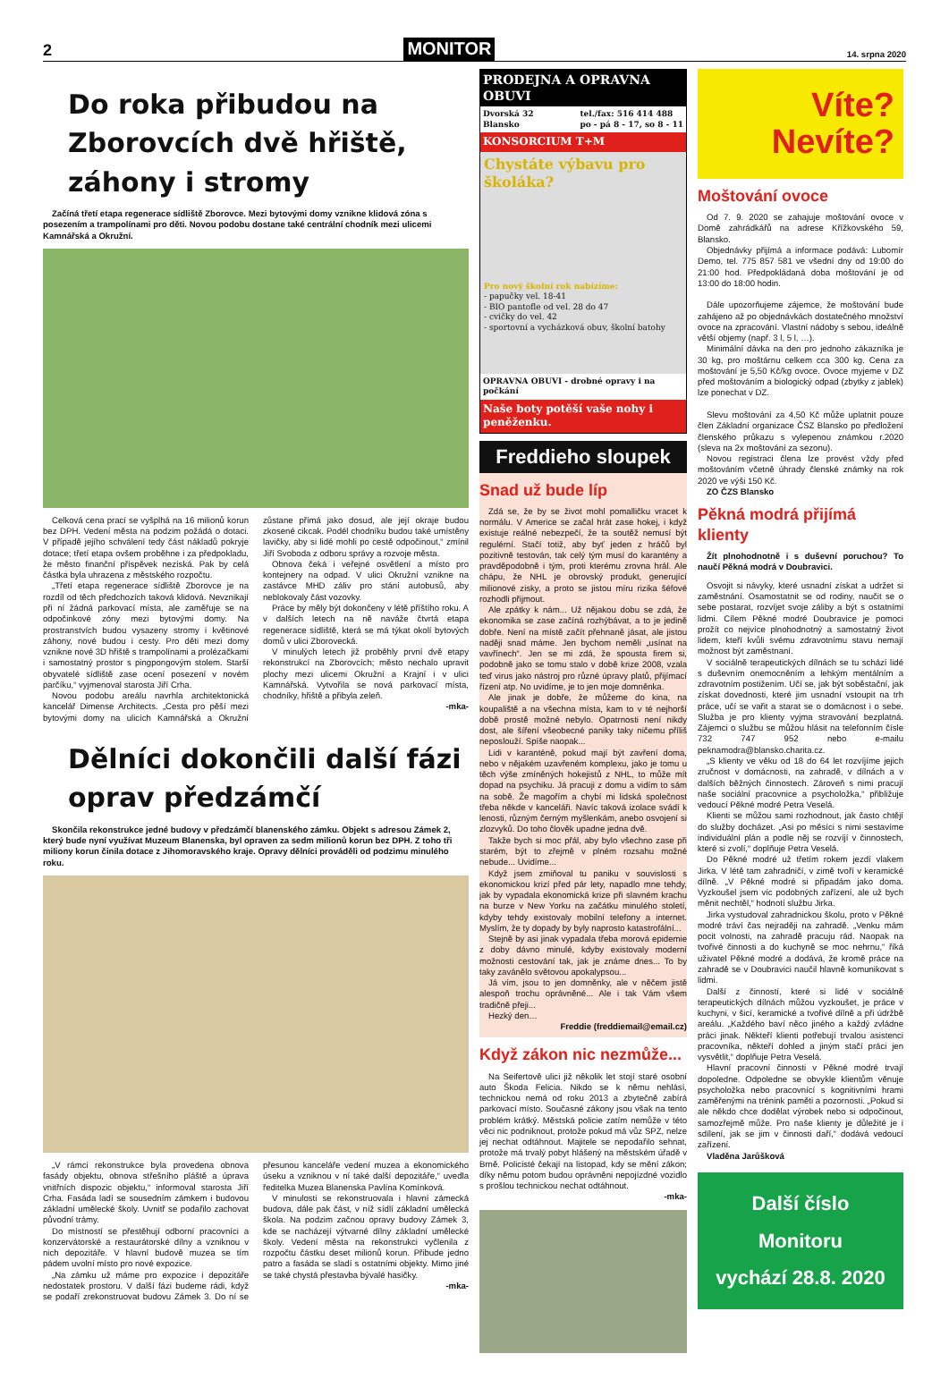2 MONITOR 14. srpna 2020
Do roka přibudou na Zborovcích dvě hřiště, záhony i stromy
Začíná třetí etapa regenerace sídliště Zborovce. Mezi bytovými domy vznikne klidová zóna s posezením a trampolínami pro děti. Novou podobu dostane také centrální chodník mezi ulicemi Kamnářská a Okružní.
Celková cena prací se vyšplhá na 16 milionů korun bez DPH. Vedení města na podzim požádá o dotaci. V případě jejího schválení tedy část nákladů pokryje dotace; třetí etapa ovšem proběhne i za předpokladu, že město finanční příspěvek nezíská. Pak by celá částka byla uhrazena z městského rozpočtu.
„Třetí etapa regenerace sídliště Zborovce je na rozdíl od těch předchozích taková klidová. Nevznikají při ní žádná parkovací místa, ale zaměřuje se na odpočinkové zóny mezi bytovými domy. Na prostranstvích budou vysazeny stromy i květinové záhony, nové budou i cesty. Pro děti mezi domy vznikne nové 3D hřiště s trampolínami a prolézačkami i samostatný prostor s pingpongovým stolem. Starší obyvatelé sídliště zase ocení posezení v novém parčíku,“ vyjmenoval starosta Jiří Crha.
Novou podobu areálu navrhla architektonická kancelář Dimense Architects. „Cesta pro pěší mezi bytovými domy na ulicích Kamnářská a Okružní zůstane přímá jako dosud, ale její okraje budou zkosené cikcak. Podél chodníku budou také umístěny lavičky, aby si lidé mohli po cestě odpočinout,“ zmínil Jiří Svoboda z odboru správy a rozvoje města.
Obnova čeká i veřejné osvětlení a místo pro kontejnery na odpad. V ulici Okružní vznikne na zastávce MHD záliv pro stání autobusů, aby neblokovaly část vozovky.
Práce by měly být dokončeny v létě příštího roku. A v dalších letech na ně naváže čtvrtá etapa regenerace sídliště, která se má týkat okolí bytových domů v ulici Zborovecká.
V minulých letech již proběhly první dvě etapy rekonstrukcí na Zborovcích; město nechalo upravit plochy mezi ulicemi Okružní a Krajní i v ulici Kamnářská. Vytvořila se nová parkovací místa, chodníky, hřiště a přibyla zeleň.
-mka-
Dělníci dokončili další fázi oprav předzámčí
Skončila rekonstrukce jedné budovy v předzámčí blanenského zámku. Objekt s adresou Zámek 2, který bude nyní využívat Muzeum Blanenska, byl opraven za sedm milionů korun bez DPH. Z toho tři miliony korun činila dotace z Jihomoravského kraje. Opravy dělníci prováděli od podzimu minulého roku.
„V rámci rekonstrukce byla provedena obnova fasády objektu, obnova střešního pláště a úprava vnitřních dispozic objektu,“ informoval starosta Jiří Crha. Fasáda ladí se sousedním zámkem i budovou základní umělecké školy. Uvnitř se podařilo zachovat původní trámy.
Do místností se přestěhují odborní pracovníci a konzervátorské a restaurátorské dílny a vzniknou v nich depozitáře. V hlavní budově muzea se tím pádem uvolní místo pro nové expozice.
„Na zámku už máme pro expozice i depozitáře nedostatek prostoru. V další fázi budeme rádi, když se podaří zrekonstruovat budovu Zámek 3. Do ní se přesunou kanceláře vedení muzea a ekonomického úseku a vzniknou v ní také další depozitáře,“ uvedla ředitelka Muzea Blanenska Pavlína Komínková.
V minulosti se rekonstruovala i hlavní zámecká budova, dále pak část, v níž sídlí základní umělecká škola. Na podzim začnou opravy budovy Zámek 3, kde se nacházejí výtvarné dílny základní umělecké školy. Vedení města na rekonstrukci vyčlenila z rozpočtu částku deset milionů korun. Přibude jedno patro a fasáda se sladí s ostatními objekty. Mimo jiné se také chystá přestavba bývalé hasičky.
-mka-
PRODEJNA A OPRAVNA OBUVI
Dvorská 32
Blansko tel./fax: 516 414 488
po - pá 8 - 17, so 8 - 11
KONSORCIUM T+M
Chystáte výbavu pro školáka?
Pro nový školní rok nabízíme:
- papučky vel. 18-41
- BIO pantofle od vel. 28 do 47
- cvičky do vel. 42
- sportovní a vycházková obuv, školní batohy
OPRAVNA OBUVI - drobné opravy i na počkání
Naše boty potěší vaše nohy i peněženku.
Freddieho sloupek
Snad už bude líp
Zdá se, že by se život mohl pomalličku vracet k normálu. V Americe se začal hrát zase hokej, i když existuje reálné nebezpečí, že ta soutěž nemusí být regulérní. Stačí totiž, aby byť jeden z hráčů byl pozitivně testován, tak celý tým musí do karantény a pravděpodobně i tým, proti kterému zrovna hrál. Ale chápu, že NHL je obrovský produkt, generující milionové zisky, a proto se jistou míru rizika šéfové rozhodli přijmout.
Ale zpátky k nám... Už nějakou dobu se zdá, že ekonomika se zase začíná rozhýbávat, a to je jedině dobře. Není na místě začít přehnaně jásat, ale jistou naději snad máme. Jen bychom neměli „usínat na vavřínech“. Jen se mi zdá, že spousta firem si, podobně jako se tomu stalo v době krize 2008, vzala teď virus jako nástroj pro různé úpravy platů, přijímací řízení atp. No uvidíme, je to jen moje domněnka.
Ale jinak je dobře, že můžeme do kina, na koupaliště a na všechna místa, kam to v té nejhorší době prostě možné nebylo. Opatrnosti není nikdy dost, ale šíření všeobecné paniky taky ničemu příliš neposlouží. Spíše naopak...
Lidi v karanténě, pokud mají být zavření doma, nebo v nějakém uzavřeném komplexu, jako je tomu u těch výše zmíněných hokejistů z NHL, to může mít dopad na psychiku. Já pracuji z domu a vidím to sám na sobě. Že magořím a chybí mi lidská společnost třeba někde v kanceláři. Navíc taková izolace svádí k lenosti, různým černým myšlenkám, anebo osvojení si zlozvyků. Do toho člověk upadne jedna dvě.
Takže bych si moc přál, aby bylo všechno zase při starém, být to zřejmě v plném rozsahu možné nebude... Uvidíme...
Když jsem zmiňoval tu paniku v souvislosti s ekonomickou krizí před pár lety, napadlo mne tehdy, jak by vypadala ekonomická krize při slavném krachu na burze v New Yorku na začátku minulého století, kdyby tehdy existovaly mobilní telefony a internet. Myslím, že ty dopady by byly naprosto katastrofální...
Stejně by asi jinak vypadala třeba morová epidemie z doby dávno minulé, kdyby existovaly moderní možnosti cestování tak, jak je známe dnes... To by taky zavánělo světovou apokalypsou...
Já vím, jsou to jen domněnky, ale v něčem jistě alespoň trochu oprávněné... Ale i tak Vám všem tradičně přeji...
Hezký den…
Freddie (freddiemail@email.cz)
Když zákon nic nezmůže...
Na Seifertově ulici již několik let stojí staré osobní auto Škoda Felicia. Nikdo se k němu nehlásí, technickou nemá od roku 2013 a zbytečně zabírá parkovací místo. Současné zákony jsou však na tento problém krátký. Městská policie zatím nemůže v této věci nic podniknout, protože pokud má vůz SPZ, nelze jej nechat odtáhnout. Majitele se nepodařilo sehnat, protože má trvalý pobyt hlášený na městském úřadě v Brně. Policisté čekají na listopad, kdy se mění zákon; díky němu potom budou oprávněni nepojízdné vozidlo s prošlou technickou nechat odtáhnout.
-mka-
Víte?
Nevíte?
Moštování ovoce
Od 7. 9. 2020 se zahajuje moštování ovoce v Domě zahrádkářů na adrese Křížkovského 59, Blansko.
Objednávky přijímá a informace podává: Lubomír Demo, tel. 775 857 581 ve všední dny od 19:00 do 21:00 hod. Předpokládaná doba moštování je od 13:00 do 18:00 hodin.
Dále upozorňujeme zájemce, že moštování bude zahájeno až po objednávkách dostatečného množství ovoce na zpracování. Vlastní nádoby s sebou, ideálně větší objemy (např. 3 l, 5 l, …).
Minimální dávka na den pro jednoho zákazníka je 30 kg, pro moštárnu celkem cca 300 kg. Cena za moštování je 5,50 Kč/kg ovoce. Ovoce myjeme v DZ před moštováním a biologický odpad (zbytky z jablek) lze ponechat v DZ.
Slevu moštování za 4,50 Kč může uplatnit pouze člen Základní organizace ČSZ Blansko po předložení členského průkazu s vylepenou známkou r.2020 (sleva na 2x moštování za sezonu).
Novou registraci člena lze provést vždy před moštováním včetně úhrady členské známky na rok 2020 ve výši 150 Kč.
ZO ČZS Blansko
Pěkná modrá přijímá klienty
Žít plnohodnotně i s duševní poruchou? To naučí Pěkná modrá v Doubravici.
Osvojit si návyky, které usnadní získat a udržet si zaměstnání. Osamostatnit se od rodiny, naučit se o sebe postarat, rozvíjet svoje záliby a být s ostatními lidmi. Cílem Pěkné modré Doubravice je pomoci prožít co nejvíce plnohodnotný a samostatný život lidem, kteří kvůli svému zdravotnímu stavu nemají možnost být zaměstnaní.
V sociálně terapeutických dílnách se tu schází lidé s duševním onemocněním a lehkým mentálním a zdravotním postižením. Učí se, jak být soběstační, jak získat dovednosti, které jim usnadní vstoupit na trh práce, učí se vařit a starat se o domácnost i o sebe. Služba je pro klienty vyjma stravování bezplatná. Zájemci o službu se můžou hlásit na telefonním čísle 732 747 952 nebo e-mailu peknamodra@blansko.charita.cz.
„S klienty ve věku od 18 do 64 let rozvíjíme jejich zručnost v domácnosti, na zahradě, v dílnách a v dalších běžných činnostech. Zároveň s nimi pracují naše sociální pracovnice a psycholožka,“ přibližuje vedoucí Pěkné modré Petra Veselá.
Klienti se můžou sami rozhodnout, jak často chtějí do služby docházet. „Asi po měsíci s nimi sestavíme individuální plán a podle něj se rozvíjí v činnostech, které si zvolí,“ doplňuje Petra Veselá.
Do Pěkné modré už třetím rokem jezdí vlakem Jirka. V létě tam zahradničí, v zimě tvoří v keramické dílně. „V Pěkné modré si připadám jako doma. Vyzkoušel jsem víc podobných zařízení, ale už bych měnit nechtěl,“ hodnotí službu Jirka.
Jirka vystudoval zahradnickou školu, proto v Pěkné modré tráví čas nejraději na zahradě. „Venku mám pocit volnosti, na zahradě pracuju rád. Naopak na tvořivé činnosti a do kuchyně se moc nehrnu,“ říká uživatel Pěkné modré a dodává, že kromě práce na zahradě se v Doubravici naučil hlavně komunikovat s lidmi.
Další z činností, které si lidé v sociálně terapeutických dílnách můžou vyzkoušet, je práce v kuchyni, v šicí, keramické a tvořivé dílně a při údržbě areálu. „Každého baví něco jiného a každý zvládne práci jinak. Někteří klienti potřebují trvalou asistenci pracovníka, někteří dohled a jiným stačí práci jen vysvětlit,“ doplňuje Petra Veselá.
Hlavní pracovní činnosti v Pěkné modré trvají dopoledne. Odpoledne se obvykle klientům věnuje psycholožka nebo pracovnící s kognitivními hrami zaměřenými na trénink paměti a pozornosti. „Pokud si ale někdo chce dodělat výrobek nebo si odpočinout, samozřejmě může. Pro naše klienty je důležité je i sdílení, jak se jim v činnosti daří,“ dodává vedoucí zařízení.
Vladěna Jarůšková
Další číslo
Monitoru
vychází 28.8. 2020